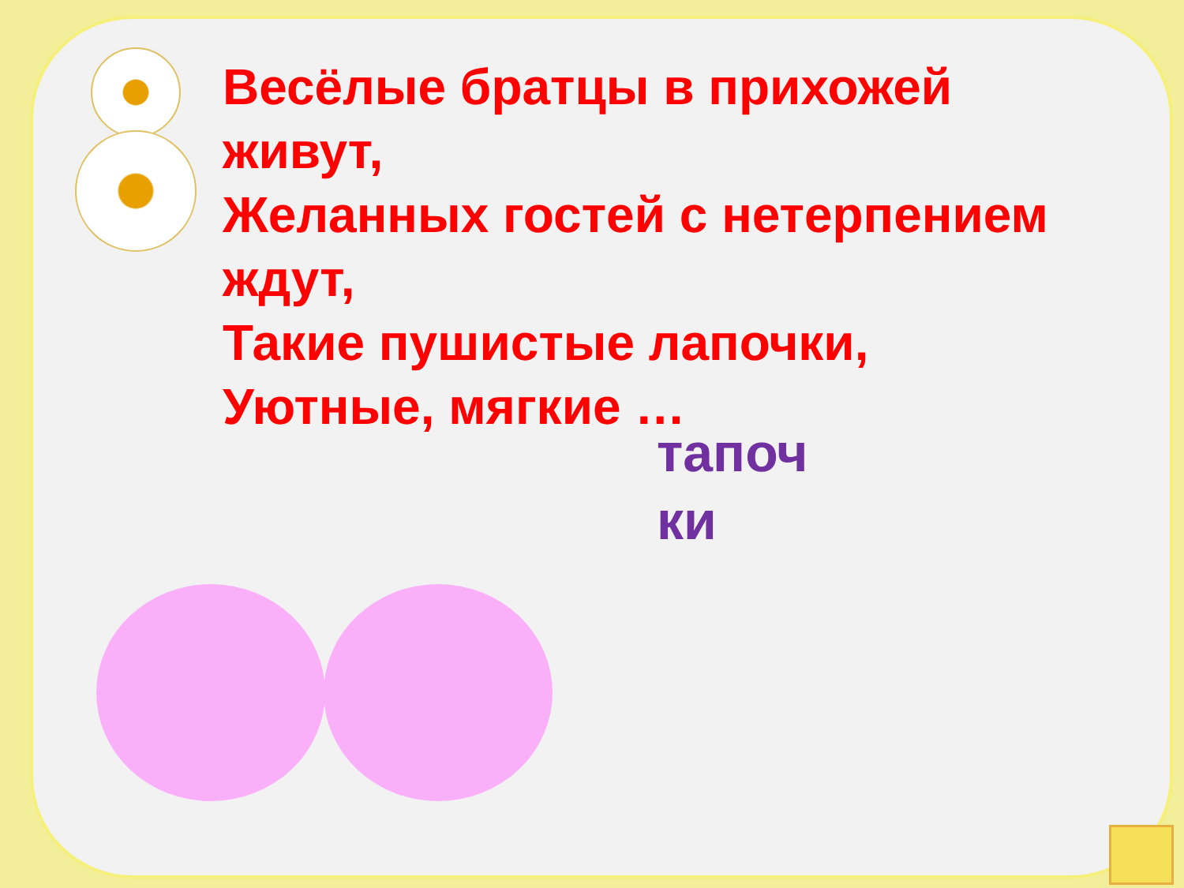Весёлые братцы в прихожей живут,
Желанных гостей с нетерпением ждут,
Такие пушистые лапочки,
Уютные, мягкие …
тапоч
ки